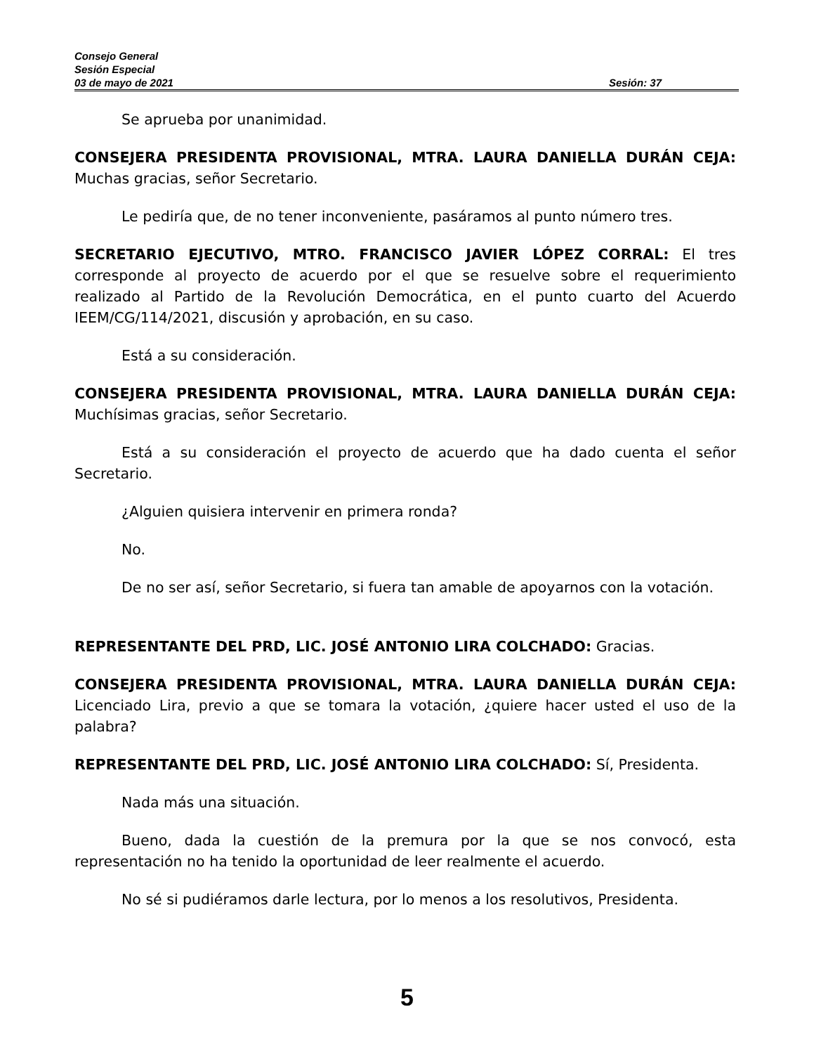Consejo General
Sesión Especial
03 de mayo de 2021 Sesión: 37
Se aprueba por unanimidad.
CONSEJERA PRESIDENTA PROVISIONAL, MTRA. LAURA DANIELLA DURÁN CEJA: Muchas gracias, señor Secretario.
Le pediría que, de no tener inconveniente, pasáramos al punto número tres.
SECRETARIO EJECUTIVO, MTRO. FRANCISCO JAVIER LÓPEZ CORRAL: El tres corresponde al proyecto de acuerdo por el que se resuelve sobre el requerimiento realizado al Partido de la Revolución Democrática, en el punto cuarto del Acuerdo IEEM/CG/114/2021, discusión y aprobación, en su caso.
Está a su consideración.
CONSEJERA PRESIDENTA PROVISIONAL, MTRA. LAURA DANIELLA DURÁN CEJA: Muchísimas gracias, señor Secretario.
Está a su consideración el proyecto de acuerdo que ha dado cuenta el señor Secretario.
¿Alguien quisiera intervenir en primera ronda?
No.
De no ser así, señor Secretario, si fuera tan amable de apoyarnos con la votación.
REPRESENTANTE DEL PRD, LIC. JOSÉ ANTONIO LIRA COLCHADO: Gracias.
CONSEJERA PRESIDENTA PROVISIONAL, MTRA. LAURA DANIELLA DURÁN CEJA: Licenciado Lira, previo a que se tomara la votación, ¿quiere hacer usted el uso de la palabra?
REPRESENTANTE DEL PRD, LIC. JOSÉ ANTONIO LIRA COLCHADO: Sí, Presidenta.
Nada más una situación.
Bueno, dada la cuestión de la premura por la que se nos convocó, esta representación no ha tenido la oportunidad de leer realmente el acuerdo.
No sé si pudiéramos darle lectura, por lo menos a los resolutivos, Presidenta.
5